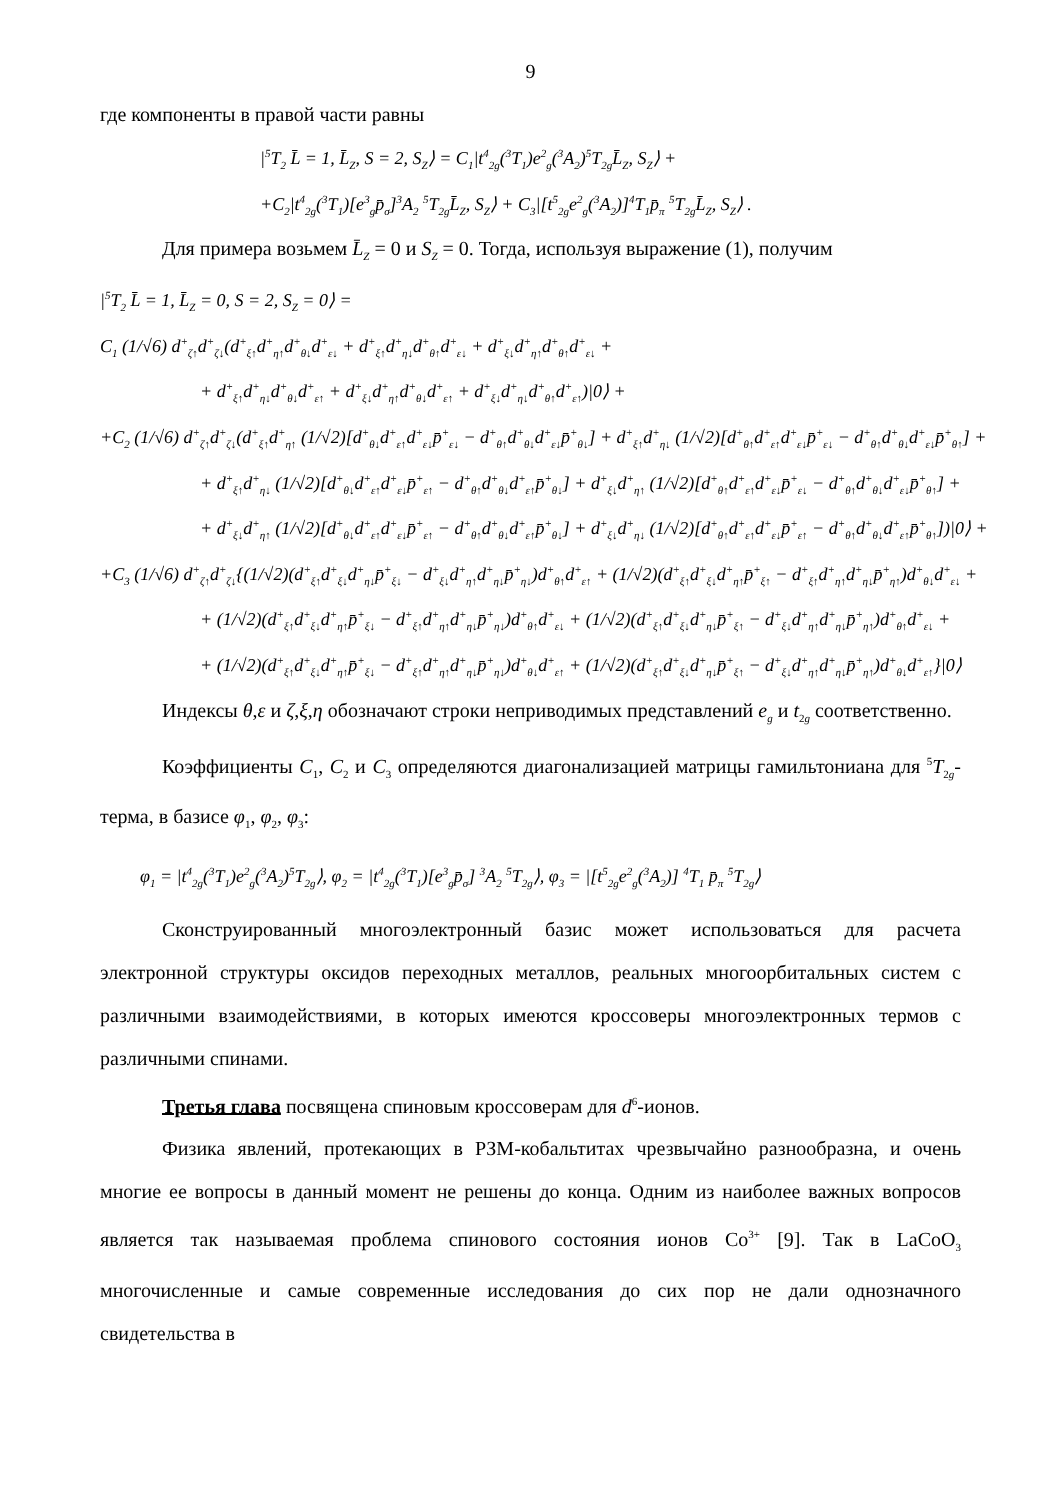9
где компоненты в правой части равны
|<sup>5</sup>T<sub>2</sub> L̄ = 1, L̄<sub>Z</sub>, S = 2, S<sub>Z</sub>⟩ = C<sub>1</sub>|t<sup>4</sup><sub>2g</sub>(<sup>3</sup>T<sub>1</sub>)e<sup>2</sup><sub>g</sub>(<sup>3</sup>A<sub>2</sub>)<sup>5</sup>T<sub>2g</sub>L̄<sub>Z</sub>, S<sub>Z</sub>⟩ +
+C<sub>2</sub>|t<sup>4</sup><sub>2g</sub>(<sup>3</sup>T<sub>1</sub>)[e<sup>3</sup><sub>g</sub>p̄<sub>σ</sub>]<sup>3</sup>A<sub>2</sub> <sup>5</sup>T<sub>2g</sub>L̄<sub>Z</sub>, S<sub>Z</sub>⟩ + C<sub>3</sub>|[t<sup>5</sup><sub>2g</sub>e<sup>2</sup><sub>g</sub>(<sup>3</sup>A<sub>2</sub>)]<sup>4</sup>T<sub>1</sub>p̄<sub>π</sub> <sup>5</sup>T<sub>2g</sub>L̄<sub>Z</sub>, S<sub>Z</sub>⟩ .
Для примера возьмем L̄<sub>Z</sub> = 0 и S<sub>Z</sub> = 0. Тогда, используя выражение (1), получим
|<sup>5</sup>T<sub>2</sub> L̄ = 1, L̄<sub>Z</sub> = 0, S = 2, S<sub>Z</sub> = 0⟩ =
C<sub>1</sub> (1/√6) d<sup>+</sup><sub>ζ↑</sub>d<sup>+</sup><sub>ζ↓</sub>(d<sup>+</sup><sub>ξ↑</sub>d<sup>+</sup><sub>η↑</sub>d<sup>+</sup><sub>θ↓</sub>d<sup>+</sup><sub>ε↓</sub> + d<sup>+</sup><sub>ξ↑</sub>d<sup>+</sup><sub>η↓</sub>d<sup>+</sup><sub>θ↑</sub>d<sup>+</sup><sub>ε↓</sub> + d<sup>+</sup><sub>ξ↓</sub>d<sup>+</sup><sub>η↑</sub>d<sup>+</sup><sub>θ↑</sub>d<sup>+</sup><sub>ε↓</sub> +
+ d<sup>+</sup><sub>ξ↑</sub>d<sup>+</sup><sub>η↓</sub>d<sup>+</sup><sub>θ↓</sub>d<sup>+</sup><sub>ε↑</sub> + d<sup>+</sup><sub>ξ↓</sub>d<sup>+</sup><sub>η↑</sub>d<sup>+</sup><sub>θ↓</sub>d<sup>+</sup><sub>ε↑</sub> + d<sup>+</sup><sub>ξ↓</sub>d<sup>+</sup><sub>η↓</sub>d<sup>+</sup><sub>θ↑</sub>d<sup>+</sup><sub>ε↑</sub>)|0⟩ +
+C<sub>2</sub> (1/√6) d<sup>+</sup><sub>ζ↑</sub>d<sup>+</sup><sub>ζ↓</sub>(d<sup>+</sup><sub>ξ↑</sub>d<sup>+</sup><sub>η↑</sub> (1/√2)[d<sup>+</sup><sub>θ↓</sub>d<sup>+</sup><sub>ε↑</sub>d<sup>+</sup><sub>ε↓</sub>p̄<sup>+</sup><sub>ε↓</sub> − d<sup>+</sup><sub>θ↑</sub>d<sup>+</sup><sub>θ↓</sub>d<sup>+</sup><sub>ε↓</sub>p̄<sup>+</sup><sub>θ↓</sub>] + d<sup>+</sup><sub>ξ↑</sub>d<sup>+</sup><sub>η↓</sub> (1/√2)[d<sup>+</sup><sub>θ↑</sub>d<sup>+</sup><sub>ε↑</sub>d<sup>+</sup><sub>ε↓</sub>p̄<sup>+</sup><sub>ε↓</sub> − d<sup>+</sup><sub>θ↑</sub>d<sup>+</sup><sub>θ↓</sub>d<sup>+</sup><sub>ε↓</sub>p̄<sup>+</sup><sub>θ↑</sub>] +
+ d<sup>+</sup><sub>ξ↑</sub>d<sup>+</sup><sub>η↓</sub> (1/√2)[d<sup>+</sup><sub>θ↓</sub>d<sup>+</sup><sub>ε↑</sub>d<sup>+</sup><sub>ε↓</sub>p̄<sup>+</sup><sub>ε↑</sub> − d<sup>+</sup><sub>θ↑</sub>d<sup>+</sup><sub>θ↓</sub>d<sup>+</sup><sub>ε↑</sub>p̄<sup>+</sup><sub>θ↓</sub>] + d<sup>+</sup><sub>ξ↓</sub>d<sup>+</sup><sub>η↑</sub> (1/√2)[d<sup>+</sup><sub>θ↑</sub>d<sup>+</sup><sub>ε↑</sub>d<sup>+</sup><sub>ε↓</sub>p̄<sup>+</sup><sub>ε↓</sub> − d<sup>+</sup><sub>θ↑</sub>d<sup>+</sup><sub>θ↓</sub>d<sup>+</sup><sub>ε↓</sub>p̄<sup>+</sup><sub>θ↑</sub>] +
+ d<sup>+</sup><sub>ξ↓</sub>d<sup>+</sup><sub>η↑</sub> (1/√2)[d<sup>+</sup><sub>θ↓</sub>d<sup>+</sup><sub>ε↑</sub>d<sup>+</sup><sub>ε↓</sub>p̄<sup>+</sup><sub>ε↑</sub> − d<sup>+</sup><sub>θ↑</sub>d<sup>+</sup><sub>θ↓</sub>d<sup>+</sup><sub>ε↑</sub>p̄<sup>+</sup><sub>θ↓</sub>] + d<sup>+</sup><sub>ξ↓</sub>d<sup>+</sup><sub>η↓</sub> (1/√2)[d<sup>+</sup><sub>θ↑</sub>d<sup>+</sup><sub>ε↑</sub>d<sup>+</sup><sub>ε↓</sub>p̄<sup>+</sup><sub>ε↑</sub> − d<sup>+</sup><sub>θ↑</sub>d<sup>+</sup><sub>θ↓</sub>d<sup>+</sup><sub>ε↑</sub>p̄<sup>+</sup><sub>θ↑</sub>])|0⟩ +
+C<sub>3</sub> (1/√6) d<sup>+</sup><sub>ζ↑</sub>d<sup>+</sup><sub>ζ↓</sub>{(1/√2)(d<sup>+</sup><sub>ξ↑</sub>d<sup>+</sup><sub>ξ↓</sub>d<sup>+</sup><sub>η↓</sub>p̄<sup>+</sup><sub>ξ↓</sub> − d<sup>+</sup><sub>ξ↓</sub>d<sup>+</sup><sub>η↑</sub>d<sup>+</sup><sub>η↓</sub>p̄<sup>+</sup><sub>η↓</sub>)d<sup>+</sup><sub>θ↑</sub>d<sup>+</sup><sub>ε↑</sub> + (1/√2)(d<sup>+</sup><sub>ξ↑</sub>d<sup>+</sup><sub>ξ↓</sub>d<sup>+</sup><sub>η↑</sub>p̄<sup>+</sup><sub>ξ↑</sub> − d<sup>+</sup><sub>ξ↑</sub>d<sup>+</sup><sub>η↑</sub>d<sup>+</sup><sub>η↓</sub>p̄<sup>+</sup><sub>η↑</sub>)d<sup>+</sup><sub>θ↓</sub>d<sup>+</sup><sub>ε↓</sub> +
+ (1/√2)(d<sup>+</sup><sub>ξ↑</sub>d<sup>+</sup><sub>ξ↓</sub>d<sup>+</sup><sub>η↑</sub>p̄<sup>+</sup><sub>ξ↓</sub> − d<sup>+</sup><sub>ξ↑</sub>d<sup>+</sup><sub>η↑</sub>d<sup>+</sup><sub>η↓</sub>p̄<sup>+</sup><sub>η↓</sub>)d<sup>+</sup><sub>θ↑</sub>d<sup>+</sup><sub>ε↓</sub> + (1/√2)(d<sup>+</sup><sub>ξ↑</sub>d<sup>+</sup><sub>ξ↓</sub>d<sup>+</sup><sub>η↓</sub>p̄<sup>+</sup><sub>ξ↑</sub> − d<sup>+</sup><sub>ξ↓</sub>d<sup>+</sup><sub>η↑</sub>d<sup>+</sup><sub>η↓</sub>p̄<sup>+</sup><sub>η↑</sub>)d<sup>+</sup><sub>θ↑</sub>d<sup>+</sup><sub>ε↓</sub> +
+ (1/√2)(d<sup>+</sup><sub>ξ↑</sub>d<sup>+</sup><sub>ξ↓</sub>d<sup>+</sup><sub>η↑</sub>p̄<sup>+</sup><sub>ξ↓</sub> − d<sup>+</sup><sub>ξ↑</sub>d<sup>+</sup><sub>η↑</sub>d<sup>+</sup><sub>η↓</sub>p̄<sup>+</sup><sub>η↓</sub>)d<sup>+</sup><sub>θ↓</sub>d<sup>+</sup><sub>ε↑</sub> + (1/√2)(d<sup>+</sup><sub>ξ↑</sub>d<sup>+</sup><sub>ξ↓</sub>d<sup>+</sup><sub>η↓</sub>p̄<sup>+</sup><sub>ξ↑</sub> − d<sup>+</sup><sub>ξ↓</sub>d<sup>+</sup><sub>η↑</sub>d<sup>+</sup><sub>η↓</sub>p̄<sup>+</sup><sub>η↑</sub>)d<sup>+</sup><sub>θ↓</sub>d<sup>+</sup><sub>ε↑</sub>}|0⟩
Индексы θ,ε и ζ,ξ,η обозначают строки неприводимых представлений e<sub>g</sub> и t<sub>2g</sub> соответственно.
Коэффициенты C<sub>1</sub>, C<sub>2</sub> и C<sub>3</sub> определяются диагонализацией матрицы гамильтониана для <sup>5</sup>T<sub>2g</sub>-терма, в базисе φ<sub>1</sub>, φ<sub>2</sub>, φ<sub>3</sub>:
φ<sub>1</sub> = |t<sup>4</sup><sub>2g</sub>(<sup>3</sup>T<sub>1</sub>)e<sup>2</sup><sub>g</sub>(<sup>3</sup>A<sub>2</sub>)<sup>5</sup>T<sub>2g</sub>⟩, φ<sub>2</sub> = |t<sup>4</sup><sub>2g</sub>(<sup>3</sup>T<sub>1</sub>)[e<sup>3</sup><sub>g</sub>p̄<sub>σ</sub>] <sup>3</sup>A<sub>2</sub> <sup>5</sup>T<sub>2g</sub>⟩, φ<sub>3</sub> = |[t<sup>5</sup><sub>2g</sub>e<sup>2</sup><sub>g</sub>(<sup>3</sup>A<sub>2</sub>)] <sup>4</sup>T<sub>1</sub> p̄<sub>π</sub> <sup>5</sup>T<sub>2g</sub>⟩
Сконструированный многоэлектронный базис может использоваться для расчета электронной структуры оксидов переходных металлов, реальных многоорбитальных систем с различными взаимодействиями, в которых имеются кроссоверы многоэлектронных термов с различными спинами.
Третья глава посвящена спиновым кроссоверам для d<sup>6</sup>-ионов.
Физика явлений, протекающих в РЗМ-кобальтитах чрезвычайно разнообразна, и очень многие ее вопросы в данный момент не решены до конца. Одним из наиболее важных вопросов является так называемая проблема спинового состояния ионов Co<sup>3+</sup> [9]. Так в LaCoO<sub>3</sub> многочисленные и самые современные исследования до сих пор не дали однозначного свидетельства в